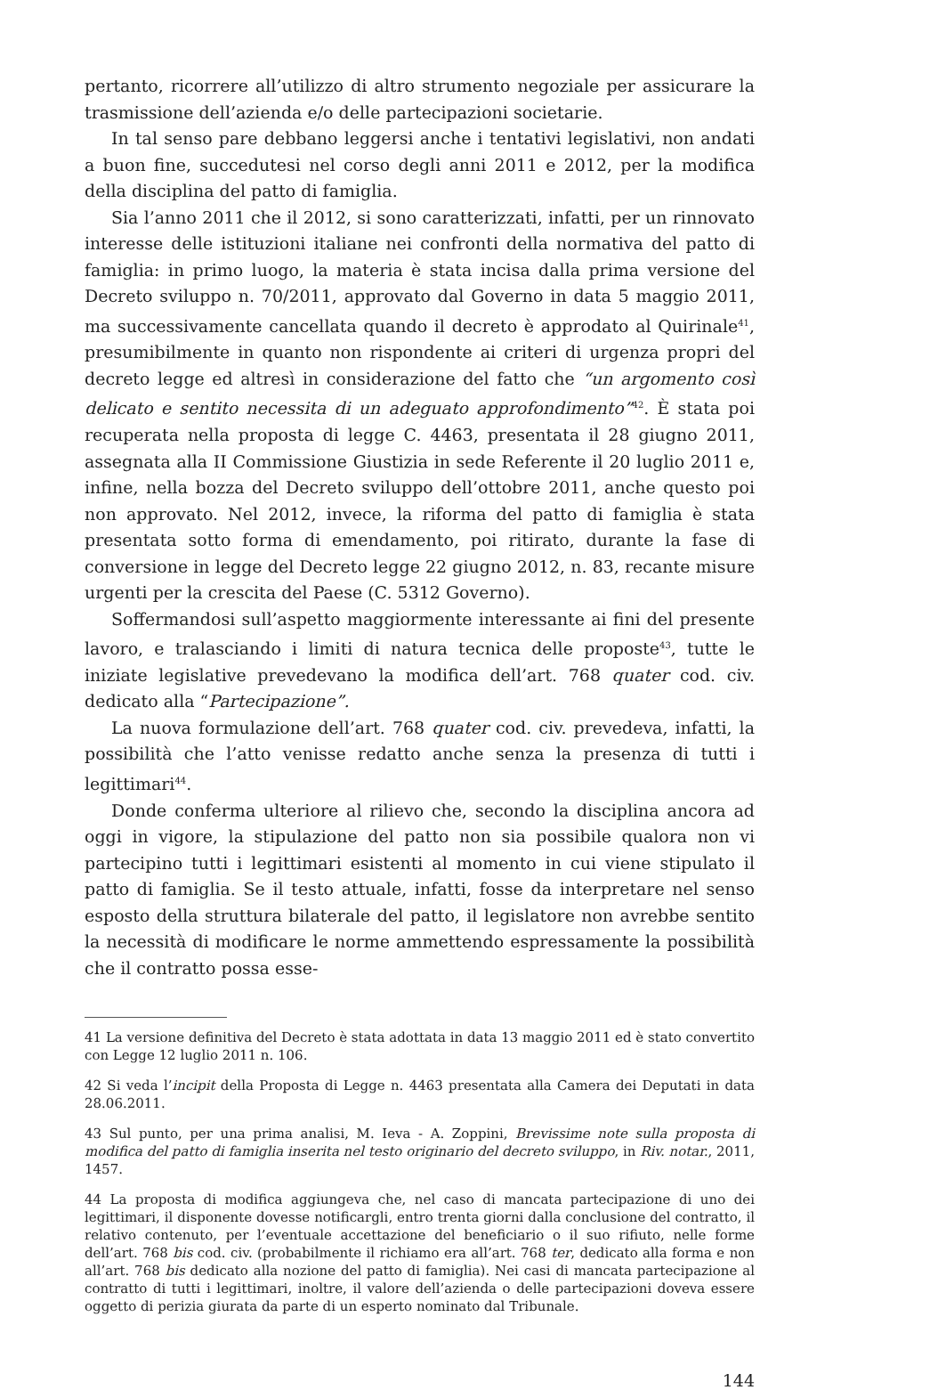pertanto, ricorrere all’utilizzo di altro strumento negoziale per assicurare la trasmissione dell’azienda e/o delle partecipazioni societarie.
In tal senso pare debbano leggersi anche i tentativi legislativi, non andati a buon fine, succedutesi nel corso degli anni 2011 e 2012, per la modifica della disciplina del patto di famiglia.
Sia l’anno 2011 che il 2012, si sono caratterizzati, infatti, per un rinnovato interesse delle istituzioni italiane nei confronti della normativa del patto di famiglia: in primo luogo, la materia è stata incisa dalla prima versione del Decreto sviluppo n. 70/2011, approvato dal Governo in data 5 maggio 2011, ma successivamente cancellata quando il decreto è approdato al Quirinale<sup>41</sup>, presumibilmente in quanto non rispondente ai criteri di urgenza propri del decreto legge ed altresì in considerazione del fatto che “un argomento così delicato e sentito necessita di un adeguato approfondimento”<sup>42</sup>. È stata poi recuperata nella proposta di legge C. 4463, presentata il 28 giugno 2011, assegnata alla II Commissione Giustizia in sede Referente il 20 luglio 2011 e, infine, nella bozza del Decreto sviluppo dell’ottobre 2011, anche questo poi non approvato. Nel 2012, invece, la riforma del patto di famiglia è stata presentata sotto forma di emendamento, poi ritirato, durante la fase di conversione in legge del Decreto legge 22 giugno 2012, n. 83, recante misure urgenti per la crescita del Paese (C. 5312 Governo).
Soffermandosi sull’aspetto maggiormente interessante ai fini del presente lavoro, e tralasciando i limiti di natura tecnica delle proposte<sup>43</sup>, tutte le iniziate legislative prevedevano la modifica dell’art. 768 quater cod. civ. dedicato alla “Partecipazione”.
La nuova formulazione dell’art. 768 quater cod. civ. prevedeva, infatti, la possibilità che l’atto venisse redatto anche senza la presenza di tutti i legittimari<sup>44</sup>.
Donde conferma ulteriore al rilievo che, secondo la disciplina ancora ad oggi in vigore, la stipulazione del patto non sia possibile qualora non vi partecipino tutti i legittimari esistenti al momento in cui viene stipulato il patto di famiglia. Se il testo attuale, infatti, fosse da interpretare nel senso esposto della struttura bilaterale del patto, il legislatore non avrebbe sentito la necessità di modificare le norme ammettendo espressamente la possibilità che il contratto possa esse-
41 La versione definitiva del Decreto è stata adottata in data 13 maggio 2011 ed è stato convertito con Legge 12 luglio 2011 n. 106.
42 Si veda l’incipit della Proposta di Legge n. 4463 presentata alla Camera dei Deputati in data 28.06.2011.
43 Sul punto, per una prima analisi, M. Ieva - A. Zoppini, Brevissime note sulla proposta di modifica del patto di famiglia inserita nel testo originario del decreto sviluppo, in Riv. notar., 2011, 1457.
44 La proposta di modifica aggiungeva che, nel caso di mancata partecipazione di uno dei legittimari, il disponente dovesse notificargli, entro trenta giorni dalla conclusione del contratto, il relativo contenuto, per l’eventuale accettazione del beneficiario o il suo rifiuto, nelle forme dell’art. 768 bis cod. civ. (probabilmente il richiamo era all’art. 768 ter, dedicato alla forma e non all’art. 768 bis dedicato alla nozione del patto di famiglia). Nei casi di mancata partecipazione al contratto di tutti i legittimari, inoltre, il valore dell’azienda o delle partecipazioni doveva essere oggetto di perizia giurata da parte di un esperto nominato dal Tribunale.
144